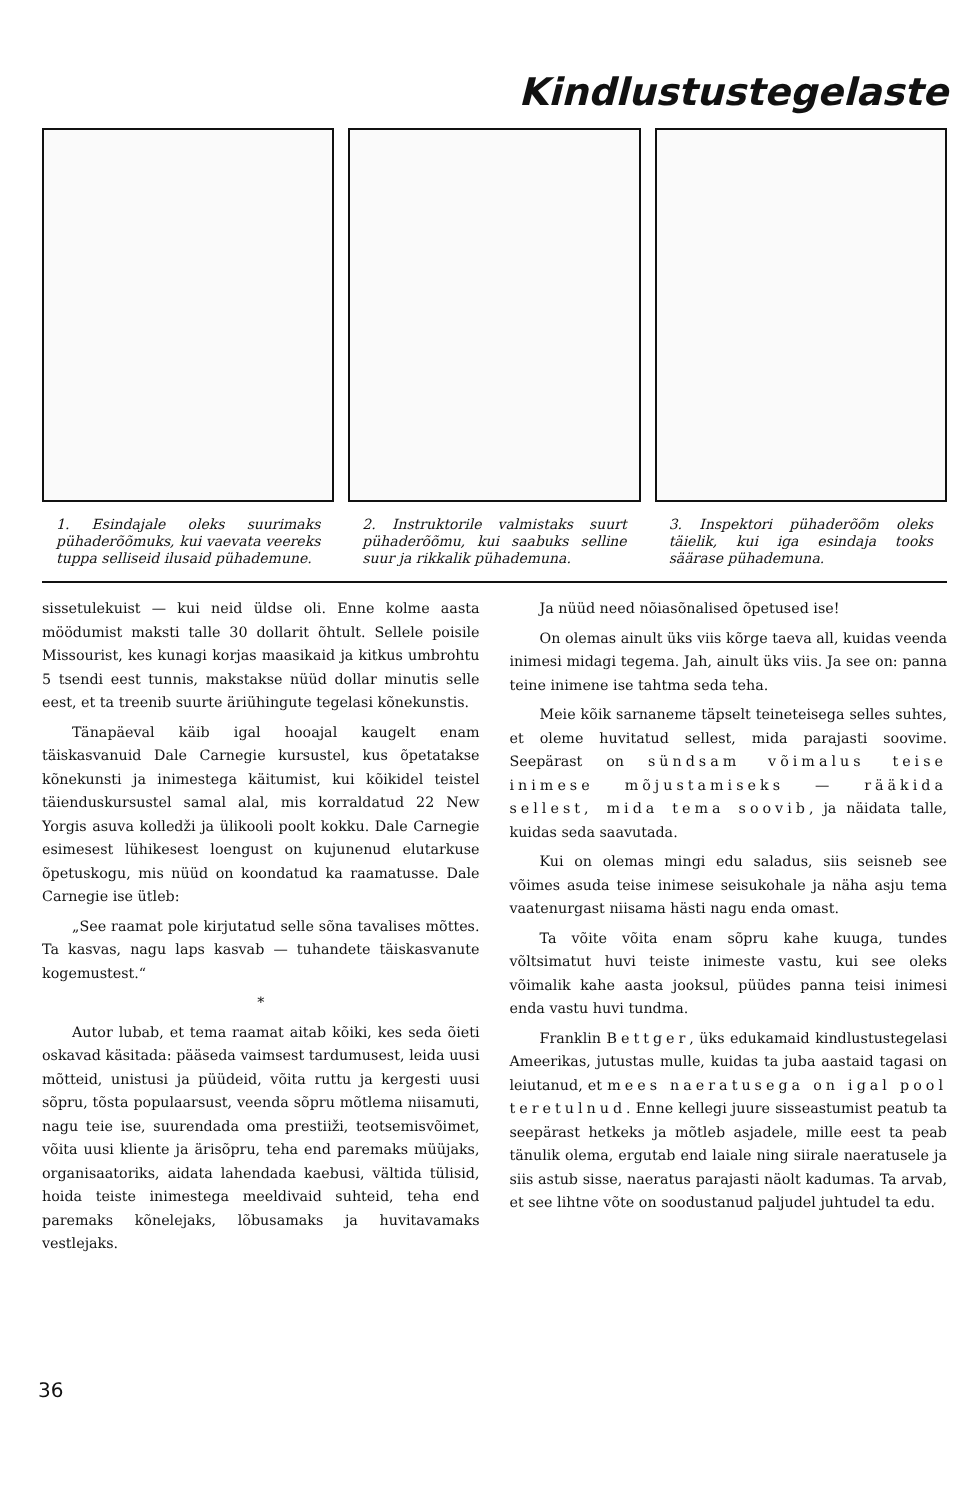Kindlustustegelaste
1. Esindajale oleks suurimaks pühaderõõmuks, kui vaevata veereks tuppa selliseid ilusaid pühademune.
2. Instruktorile valmistaks suurt pühaderõõmu, kui saabuks selline suur ja rikkalik pühademuna.
3. Inspektori pühaderõõm oleks täielik, kui iga esindaja tooks säärase pühademuna.
sissetulekuist — kui neid üldse oli. Enne kolme aasta möödumist maksti talle 30 dollarit õhtult. Sellele poisile Missourist, kes kunagi korjas maasikaid ja kitkus umbrohtu 5 tsendi eest tunnis, makstakse nüüd dollar minutis selle eest, et ta treenib suurte äriühingute tegelasi kõnekunstis.
Tänapäeval käib igal hooajal kaugelt enam täiskasvanuid Dale Carnegie kursustel, kus õpetatakse kõnekunsti ja inimestega käitumist, kui kõikidel teistel täienduskursustel samal alal, mis korraldatud 22 New Yorgis asuva kolledži ja ülikooli poolt kokku. Dale Carnegie esimesest lühikesest loengust on kujunenud elutarkuse õpetuskogu, mis nüüd on koondatud ka raamatusse. Dale Carnegie ise ütleb:
„See raamat pole kirjutatud selle sõna tavalises mõttes. Ta kasvas, nagu laps kasvab — tuhandete täiskasvanute kogemustest.“
*
Autor lubab, et tema raamat aitab kõiki, kes seda õieti oskavad käsitada: pääseda vaimsest tardumusest, leida uusi mõtteid, unistusi ja püüdeid, võita ruttu ja kergesti uusi sõpru, tõsta populaarsust, veenda sõpru mõtlema niisamuti, nagu teie ise, suurendada oma prestiiži, teotsemisvõimet, võita uusi kliente ja ärisõpru, teha end paremaks müüjaks, organisaatoriks, aidata lahendada kaebusi, vältida tülisid, hoida teiste inimestega meeldivaid suhteid, teha end paremaks kõnelejaks, lõbusamaks ja huvitavamaks vestlejaks.
Ja nüüd need nõiasõnalised õpetused ise!
On olemas ainult üks viis kõrge taeva all, kuidas veenda inimesi midagi tegema. Jah, ainult üks viis. Ja see on: panna teine inimene ise tahtma seda teha.
Meie kõik sarnaneme täpselt teineteisega selles suhtes, et oleme huvitatud sellest, mida parajasti soovime. Seepärast on sündsam võimalus teise inimese mõjustamiseks — rääkida sellest, mida tema soovib, ja näidata talle, kuidas seda saavutada.
Kui on olemas mingi edu saladus, siis seisneb see võimes asuda teise inimese seisukohale ja näha asju tema vaatenurgast niisama hästi nagu enda omast.
Ta võite võita enam sõpru kahe kuuga, tundes võltsimatut huvi teiste inimeste vastu, kui see oleks võimalik kahe aasta jooksul, püüdes panna teisi inimesi enda vastu huvi tundma.
Franklin Bettger, üks edukamaid kindlustustegelasi Ameerikas, jutustas mulle, kuidas ta juba aastaid tagasi on leiutanud, et mees naeratusega on igal pool teretulnud. Enne kellegi juure sisseastumist peatub ta seepärast hetkeks ja mõtleb asjadele, mille eest ta peab tänulik olema, ergutab end laiale ning siirale naeratusele ja siis astub sisse, naeratus parajasti näolt kadumas. Ta arvab, et see lihtne võte on soodustanud paljudel juhtudel ta edu.
36